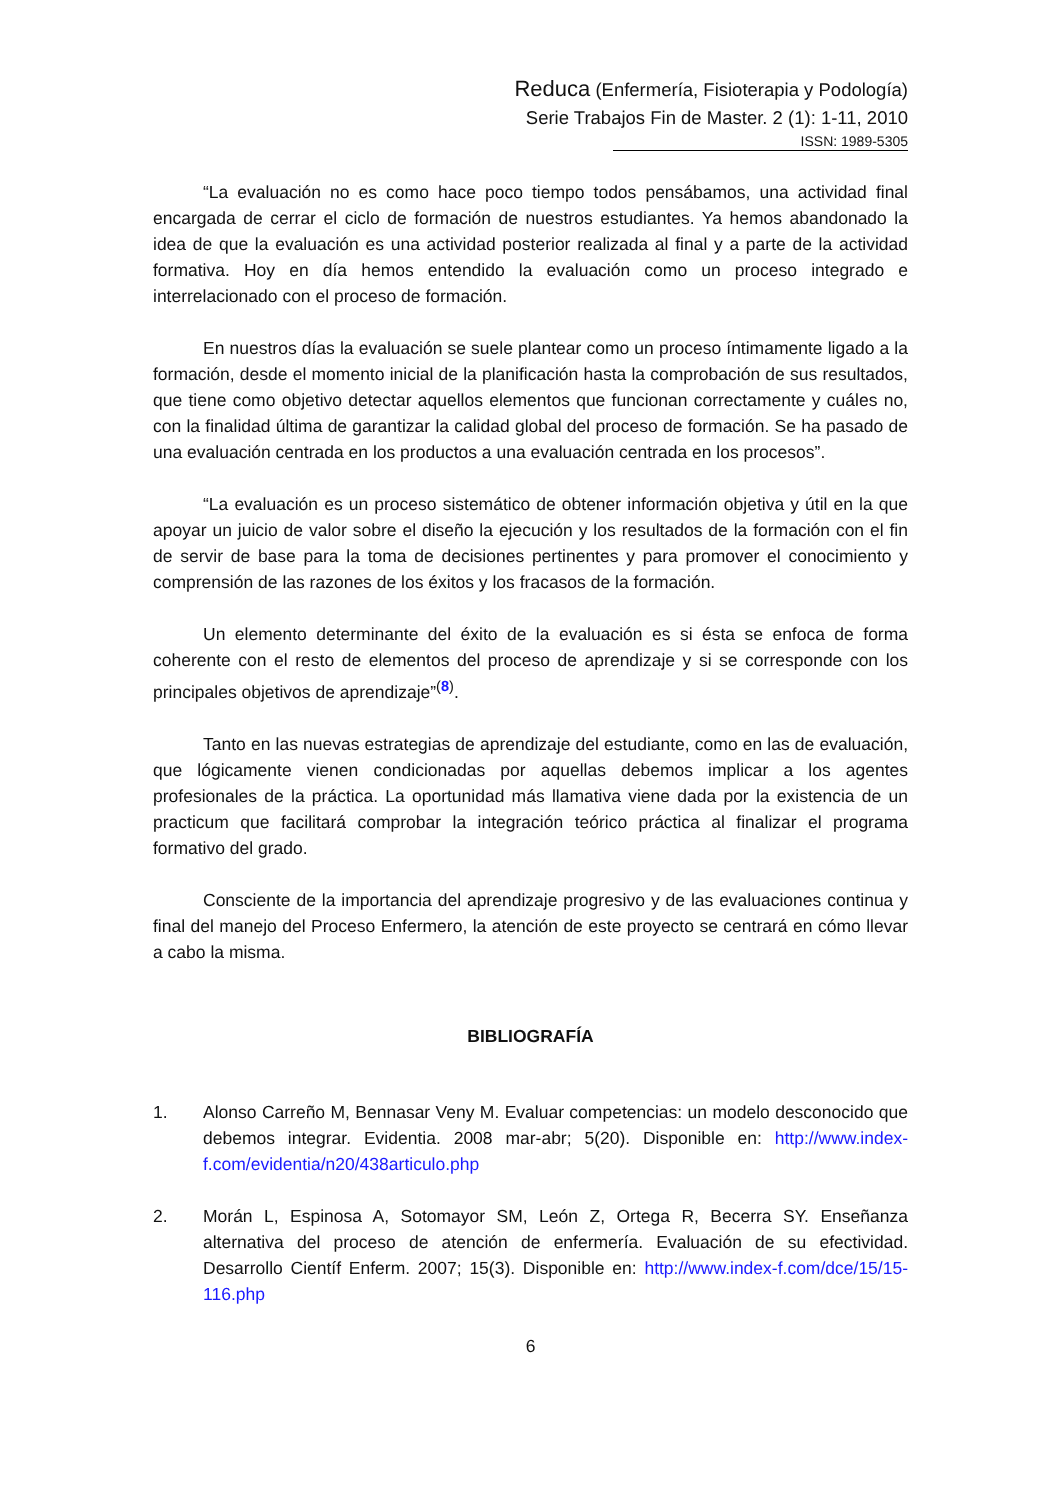Reduca (Enfermería, Fisioterapia y Podología)
Serie Trabajos Fin de Master. 2 (1): 1-11, 2010
ISSN: 1989-5305
“La evaluación no es como hace poco tiempo todos pensábamos, una actividad final encargada de cerrar el ciclo de formación de nuestros estudiantes. Ya hemos abandonado la idea de que la evaluación es una actividad posterior realizada al final y a parte de la actividad formativa. Hoy en día hemos entendido la evaluación como un proceso integrado e interrelacionado con el proceso de formación.
En nuestros días la evaluación se suele plantear como un proceso íntimamente ligado a la formación, desde el momento inicial de la planificación hasta la comprobación de sus resultados, que tiene como objetivo detectar aquellos elementos que funcionan correctamente y cuáles no, con la finalidad última de garantizar la calidad global del proceso de formación. Se ha pasado de una evaluación centrada en los productos a una evaluación centrada en los procesos”.
“La evaluación es un proceso sistemático de obtener información objetiva y útil en la que apoyar un juicio de valor sobre el diseño la ejecución y los resultados de la formación con el fin de servir de base para la toma de decisiones pertinentes y para promover el conocimiento y comprensión de las razones de los éxitos y los fracasos de la formación.
Un elemento determinante del éxito de la evaluación es si ésta se enfoca de forma coherente con el resto de elementos del proceso de aprendizaje y si se corresponde con los principales objetivos de aprendizaje”<sup>(8)</sup>.
Tanto en las nuevas estrategias de aprendizaje del estudiante, como en las de evaluación, que lógicamente vienen condicionadas por aquellas debemos implicar a los agentes profesionales de la práctica. La oportunidad más llamativa viene dada por la existencia de un practicum que facilitará comprobar la integración teórico práctica al finalizar el programa formativo del grado.
Consciente de la importancia del aprendizaje progresivo y de las evaluaciones continua y final del manejo del Proceso Enfermero, la atención de este proyecto se centrará en cómo llevar a cabo la misma.
BIBLIOGRAFÍA
1. Alonso Carreño M, Bennasar Veny M. Evaluar competencias: un modelo desconocido que debemos integrar. Evidentia. 2008 mar-abr; 5(20). Disponible en: http://www.index-f.com/evidentia/n20/438articulo.php
2. Morán L, Espinosa A, Sotomayor SM, León Z, Ortega R, Becerra SY. Enseñanza alternativa del proceso de atención de enfermería. Evaluación de su efectividad. Desarrollo Científ Enferm. 2007; 15(3). Disponible en: http://www.index-f.com/dce/15/15-116.php
6